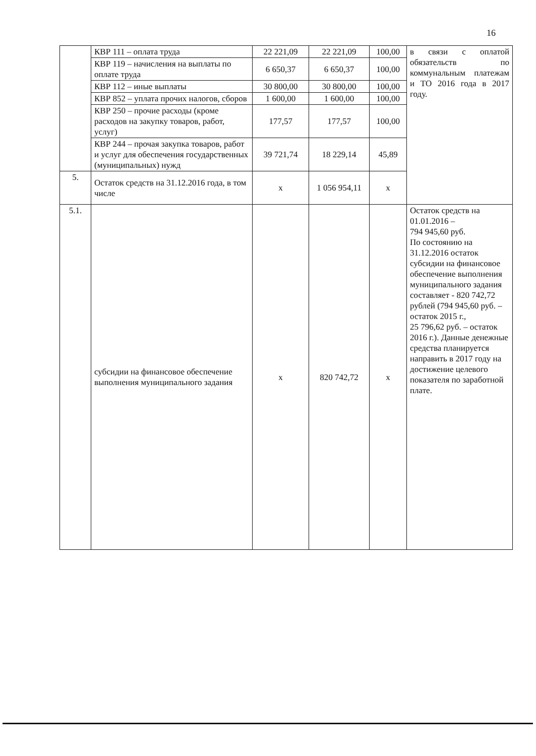16
| | КВР 111 – оплата труда | 22 221,09 | 22 221,09 | 100,00 | в связи с оплатой обязательств по коммунальным платежам и ТО 2016 года в 2017 году. |
| | КВР 119 – начисления на выплаты по оплате труда | 6 650,37 | 6 650,37 | 100,00 | |
| | КВР 112 – иные выплаты | 30 800,00 | 30 800,00 | 100,00 | |
| | КВР 852 – уплата прочих налогов, сборов | 1 600,00 | 1 600,00 | 100,00 | |
| | КВР 250 – прочие расходы (кроме расходов на закупку товаров, работ, услуг) | 177,57 | 177,57 | 100,00 | |
| | КВР 244 – прочая закупка товаров, работ и услуг для обеспечения государственных (муниципальных) нужд | 39 721,74 | 18 229,14 | 45,89 | |
| 5. | Остаток средств на 31.12.2016 года, в том числе | x | 1 056 954,11 | x | |
| 5.1. | субсидии на финансовое обеспечение выполнения муниципального задания | x | 820 742,72 | x | Остаток средств на 01.01.2016 – 794 945,60 руб. По состоянию на 31.12.2016 остаток субсидии на финансовое обеспечение выполнения муниципального задания составляет - 820 742,72 рублей (794 945,60 руб. – остаток 2015 г., 25 796,62 руб. – остаток 2016 г.). Данные денежные средства планируется направить в 2017 году на достижение целевого показателя по заработной плате. |